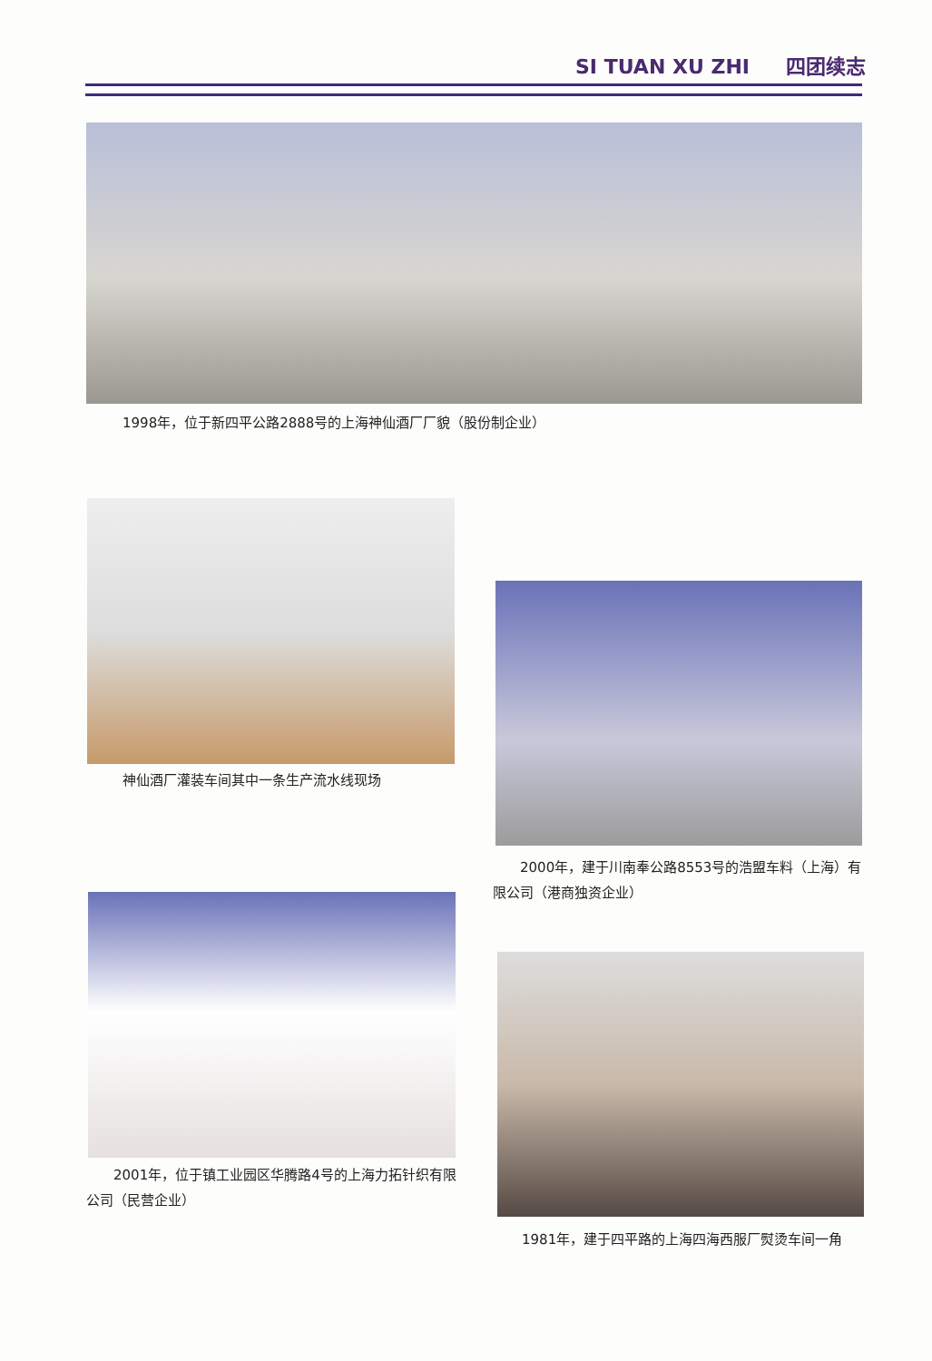SI TUAN XU ZHI 四团续志
1998年，位于新四平公路2888号的上海神仙酒厂厂貌（股份制企业）
神仙酒厂灌装车间其中一条生产流水线现场
　　2000年，建于川南奉公路8553号的浩盟车料（上海）有限公司（港商独资企业）
　　2001年，位于镇工业园区华腾路4号的上海力拓针织有限公司（民营企业）
　　1981年，建于四平路的上海四海西服厂熨烫车间一角